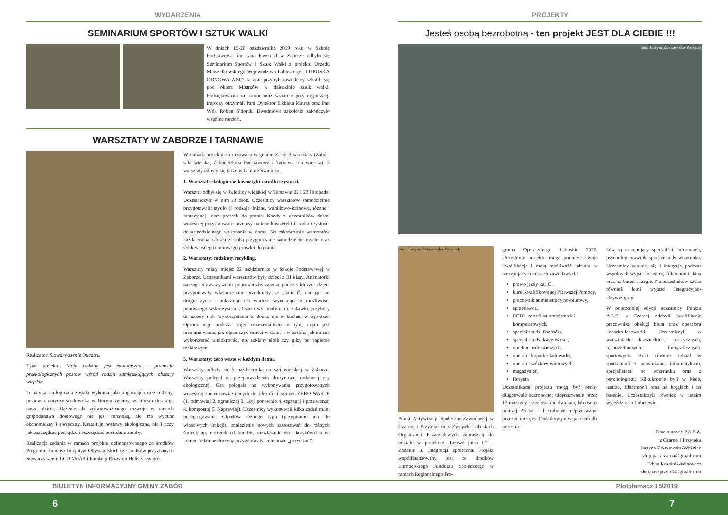WYDARZENIA
SEMINARIUM SPORTÓW I SZTUK WALKI
W dniach 19-20 października 2019 roku w Szkole Podstawowej im. Jana Pawła II w Zaborze odbyło się Seminarium Sportów i Sztuk Walki z projektu Urzędu Marszałkowskiego Województwa Lubuskiego „LUBUSKA ODNOWA WSI”. Licznie przybyli zawodnicy szkolili się pod okiem Mistrzów w dziedzinie sztuk walki. Podziękowania za pomoc oraz wsparcie przy organizacji imprezy otrzymali Pani Dyrektor Elżbieta Matras oraz Pan Wójt Robert Sidoruk. Dwudniowe szkolenia zakończyło wspólne randori.
WARSZTATY W ZABORZE I TARNAWIE
Realizator: Stowarzyszenie Ducatrix
Tytuł projektu: Moja rodzina jest ekologiczna - promocja proekologicznych postaw wśród rodzin zamieszkujących obszary wiejskie.
Tematyka ekologiczna została wybrana jako angażująca całe rodziny, ponieważ dotyczy środowiska w którym żyjemy, w którym dorastają nasze dzieci. Dążenie do zrównoważonego rozwoju w ramach gospodarstwa domowego nie jest mrzonką, ale ma wymiar ekonomiczny i społeczny. Kształtuje postawy ekologiczne, ale i uczy jak oszczędzać pieniądze i oszczędzać posiadane zasoby.
Realizacja zadania w ramach projektu dofinansowanego ze środków Programu Fundusz Inicjatyw Obywatelskich (ze środków przyznanych Stowarzyszeniu LGD MoAB i Fundacji Rozwoju Holistycznego).
W ramach projektu zrealizowano w gminie Zabór 3 warsztaty (Zabór-sala wiejska, Zabór-Szkoła Podstawowa i Tarnawa-sala wiejska). 3 warsztaty odbyły się także w Gminie Świdnica.
1. Warsztat: ekologiczne kosmetyki i środki czystości.
Warsztat odbył się w świetlicy wiejskiej w Tarnawie 22 i 23 listopada. Uczestniczyło w nim 20 osób. Uczestnicy warsztatów samodzielnie przygotowali: mydło (3 rodzaje: lniane, waniliowo-kakaowe, różane i fantazyjne), oraz proszek do prania. Każdy z uczestników dostał wcześniej przygotowane przepisy na inne kosmetyki i środki czystości do samodzielnego wykonania w domu. Na zakończenie warsztatów każda osoba zabrała ze sobą przygotowane samodzielnie mydło oraz słoik własnego domowego proszku do prania.
2. Warsztaty: rodzinny recykling.
Warsztaty miały miejsc 22 października w Szkole Podstawowej w Zaborze. Uczestnikami warsztatów były dzieci z III klasy. Animatorki naszego Stowarzyszenia poprowadziły zajęcia, podczas których dzieci przygotowały własnoręcznie przedmioty ze „śmieci”, nadając im drugie życie i pokazując ich wartość wynikającą z możliwości ponownego wykorzystania. Dzieci wykonały m.in. zabawki, przybory do szkoły i do wykorzystania w domu, np. w kuchni, w ogrodzie. Oprócz tego podczas zajęć rozmawialiśmy o tym, czym jest niemarnowanie, jak ograniczyć śmieci w domu i w szkole, jak można wykorzystać wielokrotnie, np. szklany słoik czy gilzy po papierze toaletowym.
3. Warsztaty: zero waste w każdym domu.
Warsztaty odbyły się 5 października na sali wiejskiej w Zaborze. Warsztaty polegał na przeprowadzeniu drużynowej rodzinnej gry ekologicznej. Gra polegała na wykonywania przygotowanych wcześniej zadań nawiązujących do filozofii i założeń ZERO WASTE (1. odmawiaj 2. ograniczaj 3. użyj ponownie 4. segreguj i przetwarzaj 4. kompostuj 5. Naprawiaj). Uczestnicy wykonywali kilka zadań m.in. posegregowanie odpadów różnego typu (przypisanie ich do właściwych frakcji), znalezienie nowych zastosowań do różnych śmieci, np. nakrętek od butelek, rozwiązanie eko- krzyżówki a na koniec rodzinne drużyny przygotowały śmieciowe „przydasie”.
PROJEKTY
Jesteś osobą bezrobotną - ten projekt JEST DLA CIEBIE !!!
foto: Justyna Zakrzewska-Woźniak
foto: Justyna Zakrzewska-Woźniak
Punkt Aktywizacji Społeczno-Zawodowej w Czarnej i Przytoku oraz Związek Lubuskich Organizacji Pozarządowych zapraszają do udziału w projekcie „Lepsze jutro II” – Zadanie 3. Integracja społeczna. Projekt współfinansowany jest ze środków Europejskiego Funduszu Społecznego w ramach Regionalnego Pro-
gramu Operacyjnego Lubuskie 2020. Uczestnicy projektu mogą podnieść swoje kwalifikacje i mają możliwość udziału w następujących kursach zawodowych:
prawo jazdy kat. C,
kurs Kwalifikowanej Pierwszej Pomocy,
pracownik administracyjno-biurowy,
sprzedawca,
ECDL-certyfikat umiejętności komputerowych,
specjalista ds. finansów,
specjalista ds. księgowości,
opiekun osób starszych,
operator koparko-ładowarki,
operator wózków widłowych,
magazynier,
florysta.
Uczestnikami projektu mogą być osoby długotrwale bezrobotne; nieprzerwanie przez 12 miesięcy przez ostatnie dwa lata, lub osoby poniżej 25 lat – bezrobotne nieprzerwanie przez 6 miesięcy. Dodatkowym wsparciem dla uczestni-
ków są następujący specjaliści: informatyk, psycholog, prawnik, specjalista ds. wizerunku. Uczestnicy edukują się i integrują podczas wspólnych wyjść do teatru, filharmonii, kina oraz na basen i kręgle. Na uczestników czeka również letni wyjazd integracyjno-aktywizujący.
W poprzedniej edycji uczestnicy Punktu A.S.Z. z Czarnej zdobyli kwalifikacje pracownika obsługi biura oraz operatora koparko-ładowarki. Uczestniczyli w warsztatach krawieckich, plastycznych, rękodzielniczych, fotograficznych, sportowych. Brali również udział w spotkaniach z prawnikami, informatykami, specjalistami od wizerunku oraz z psychologiem. Kilkukrotnie byli w kinie, teatrze, filharmonii oraz na kręglach i na basenie. Uczestniczyli również w letnim wyjeździe do Lubniewic.
Opiekunowie P.A.S.Z.
z Czarnej i Przytoku
Justyna Zakrzewska-Woźniak
zlop.paszczarna@gmail.com
Edyta Koselnik-Winowicz
zlop.paszprzytok@gmail.com
BIULETYN INFORMACYJNY GMINY ZABÓR
Płotołamacz 15/2019
6 7